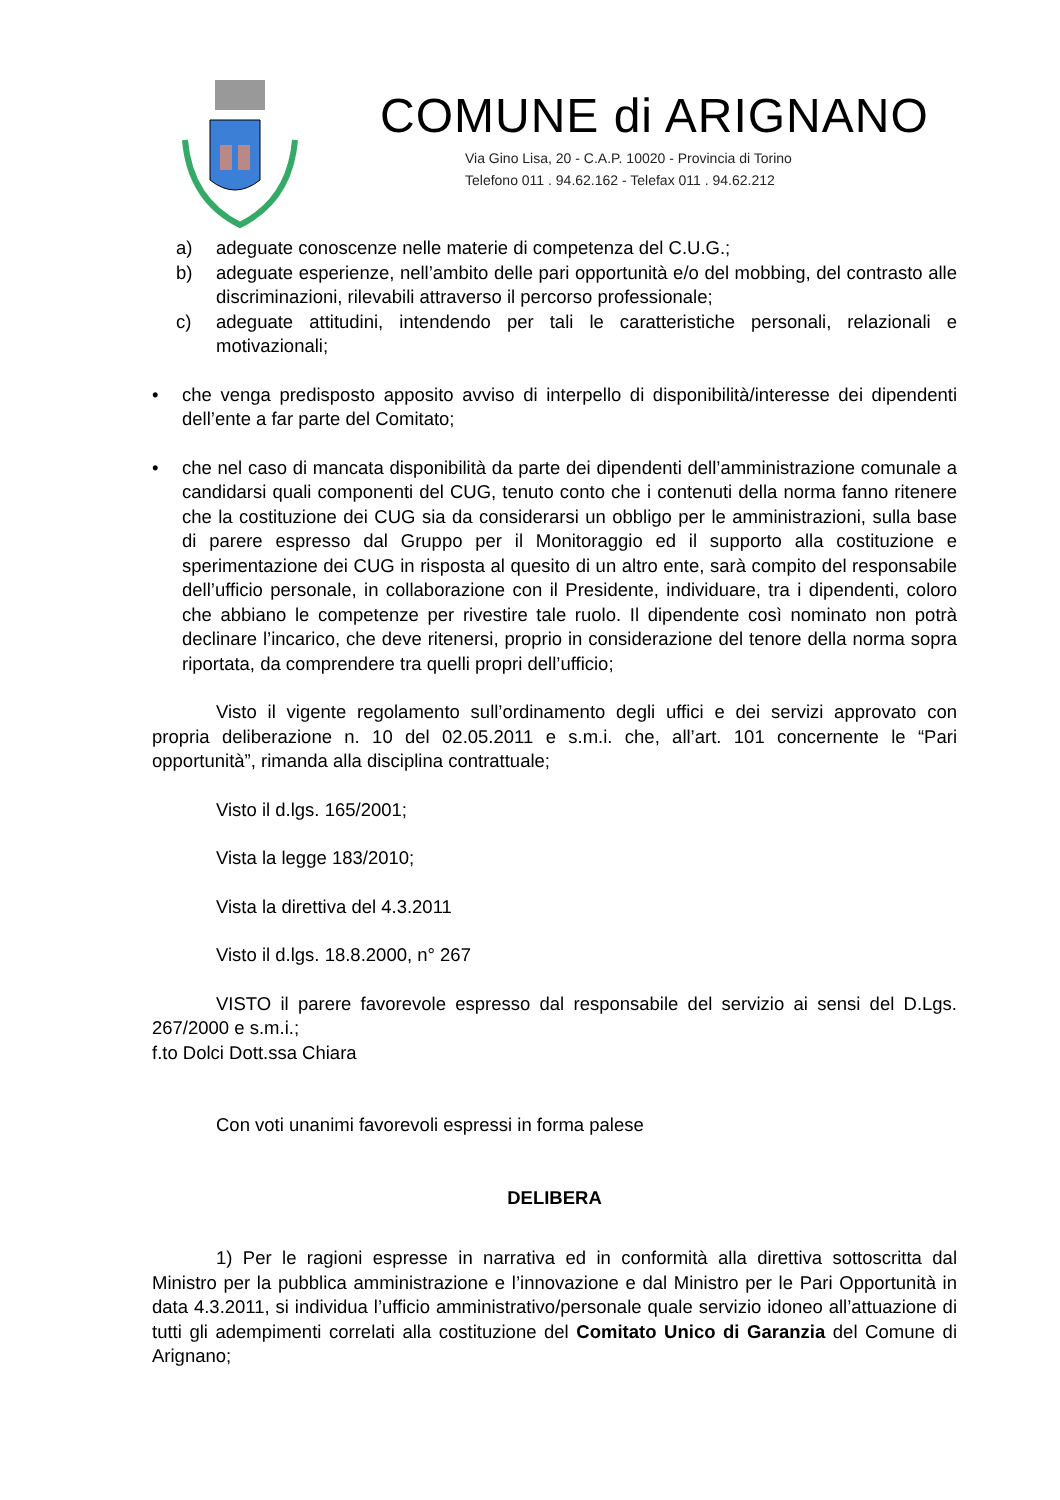COMUNE di ARIGNANO
Via Gino Lisa, 20 - C.A.P. 10020 - Provincia di Torino
Telefono 011 . 94.62.162 - Telefax 011 . 94.62.212
a) adeguate conoscenze nelle materie di competenza del C.U.G.;
b) adeguate esperienze, nell’ambito delle pari opportunità e/o del mobbing, del contrasto alle discriminazioni, rilevabili attraverso il percorso professionale;
c) adeguate attitudini, intendendo per tali le caratteristiche personali, relazionali e motivazionali;
• che venga predisposto apposito avviso di interpello di disponibilità/interesse dei dipendenti dell’ente a far parte del Comitato;
• che nel caso di mancata disponibilità da parte dei dipendenti dell’amministrazione comunale a candidarsi quali componenti del CUG, tenuto conto che i contenuti della norma fanno ritenere che la costituzione dei CUG sia da considerarsi un obbligo per le amministrazioni, sulla base di parere espresso dal Gruppo per il Monitoraggio ed il supporto alla costituzione e sperimentazione dei CUG in risposta al quesito di un altro ente, sarà compito del responsabile dell’ufficio personale, in collaborazione con il Presidente, individuare, tra i dipendenti, coloro che abbiano le competenze per rivestire tale ruolo. Il dipendente così nominato non potrà declinare l’incarico, che deve ritenersi, proprio in considerazione del tenore della norma sopra riportata, da comprendere tra quelli propri dell’ufficio;
Visto il vigente regolamento sull’ordinamento degli uffici e dei servizi approvato con propria deliberazione n. 10 del 02.05.2011 e s.m.i. che, all’art. 101 concernente le “Pari opportunità”, rimanda alla disciplina contrattuale;
Visto il d.lgs. 165/2001;
Vista la legge 183/2010;
Vista la direttiva del 4.3.2011
Visto il d.lgs. 18.8.2000, n° 267
VISTO il parere favorevole espresso dal responsabile del servizio ai sensi del D.Lgs. 267/2000 e s.m.i.;
f.to Dolci Dott.ssa Chiara
Con voti unanimi favorevoli espressi in forma palese
DELIBERA
1) Per le ragioni espresse in narrativa ed in conformità alla direttiva sottoscritta dal Ministro per la pubblica amministrazione e l’innovazione e dal Ministro per le Pari Opportunità in data 4.3.2011, si individua l’ufficio amministrativo/personale quale servizio idoneo all’attuazione di tutti gli adempimenti correlati alla costituzione del Comitato Unico di Garanzia del Comune di Arignano;